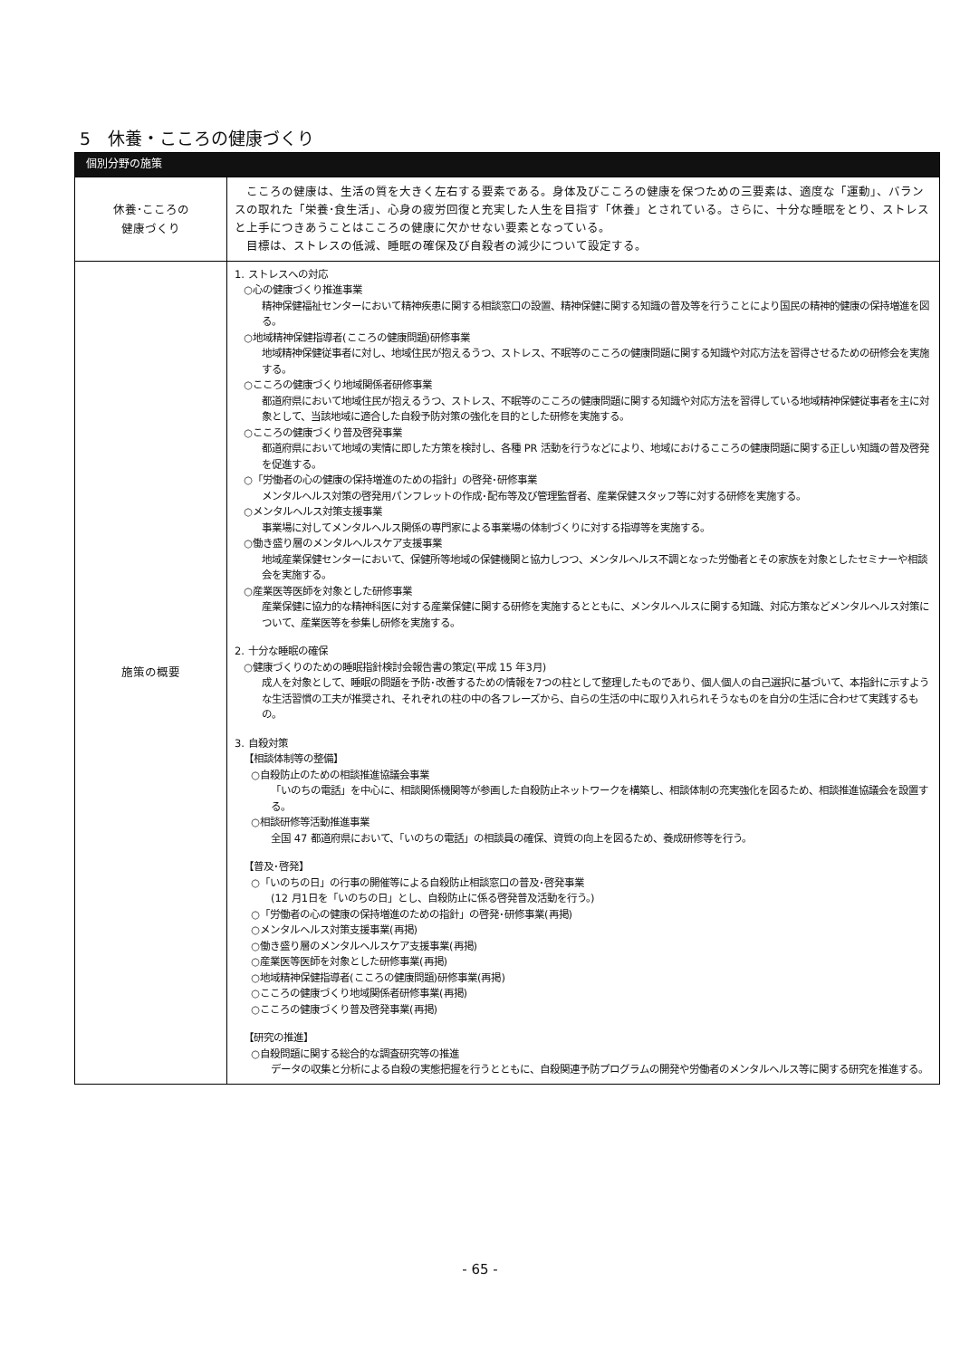5　休養・こころの健康づくり
| 個別分野の施策 | |
| --- | --- |
| 休養･こころの 健康づくり | こころの健康は、生活の質を大きく左右する要素である。身体及びこころの健康を保つための三要素は、適度な「運動」、バランスの取れた「栄養･食生活」、心身の疲労回復と充実した人生を目指す「休養」とされている。さらに、十分な睡眠をとり、ストレスと上手につきあうことはこころの健康に欠かせない要素となっている。 目標は、ストレスの低減、睡眠の確保及び自殺者の減少について設定する。 |
| 施策の概要 | 1. ストレスへの対応 ○心の健康づくり推進事業 精神保健福祉センターにおいて精神疾患に関する相談窓口の設置、精神保健に関する知識の普及等を行うことにより国民の精神的健康の保持増進を図る。 ○地域精神保健指導者(こころの健康問題)研修事業 地域精神保健従事者に対し、地域住民が抱えるうつ、ストレス、不眠等のこころの健康問題に関する知識や対応方法を習得させるための研修会を実施する。 ○こころの健康づくり地域関係者研修事業 都道府県において地域住民が抱えるうつ、ストレス、不眠等のこころの健康問題に関する知識や対応方法を習得している地域精神保健従事者を主に対象として、当該地域に適合した自殺予防対策の強化を目的とした研修を実施する。 ○こころの健康づくり普及啓発事業 都道府県において地域の実情に即した方策を検討し、各種 PR 活動を行うなどにより、地域におけるこころの健康問題に関する正しい知識の普及啓発を促進する。 ○「労働者の心の健康の保持増進のための指針」の啓発･研修事業 メンタルヘルス対策の啓発用パンフレットの作成･配布等及び管理監督者、産業保健スタッフ等に対する研修を実施する。 ○メンタルヘルス対策支援事業 事業場に対してメンタルヘルス関係の専門家による事業場の体制づくりに対する指導等を実施する。 ○働き盛り層のメンタルヘルスケア支援事業 地域産業保健センターにおいて、保健所等地域の保健機関と協力しつつ、メンタルヘルス不調となった労働者とその家族を対象としたセミナーや相談会を実施する。 ○産業医等医師を対象とした研修事業 産業保健に協力的な精神科医に対する産業保健に関する研修を実施するとともに、メンタルヘルスに関する知識、対応方策などメンタルヘルス対策について、産業医等を参集し研修を実施する。 2. 十分な睡眠の確保 ○健康づくりのための睡眠指針検討会報告書の策定(平成 15 年3月) 成人を対象として、睡眠の問題を予防･改善するための情報を7つの柱として整理したものであり、個人個人の自己選択に基づいて、本指針に示すような生活習慣の工夫が推奨され、それぞれの柱の中の各フレーズから、自らの生活の中に取り入れられそうなものを自分の生活に合わせて実践するもの。 3. 自殺対策 【相談体制等の整備】 ○自殺防止のための相談推進協議会事業 「いのちの電話」を中心に、相談関係機関等が参画した自殺防止ネットワークを構築し、相談体制の充実強化を図るため、相談推進協議会を設置する。 ○相談研修等活動推進事業 全国 47 都道府県において、「いのちの電話」の相談員の確保、資質の向上を図るため、養成研修等を行う。 【普及･啓発】 ○「いのちの日」の行事の開催等による自殺防止相談窓口の普及･啓発事業 (12 月1日を「いのちの日」とし、自殺防止に係る啓発普及活動を行う。) ○「労働者の心の健康の保持増進のための指針」の啓発･研修事業(再掲) ○メンタルヘルス対策支援事業(再掲) ○働き盛り層のメンタルヘルスケア支援事業(再掲) ○産業医等医師を対象とした研修事業(再掲) ○地域精神保健指導者(こころの健康問題)研修事業(再掲) ○こころの健康づくり地域関係者研修事業(再掲) ○こころの健康づくり普及啓発事業(再掲) 【研究の推進】 ○自殺問題に関する総合的な調査研究等の推進 データの収集と分析による自殺の実態把握を行うとともに、自殺関連予防プログラムの開発や労働者のメンタルヘルス等に関する研究を推進する。 |
- 65 -